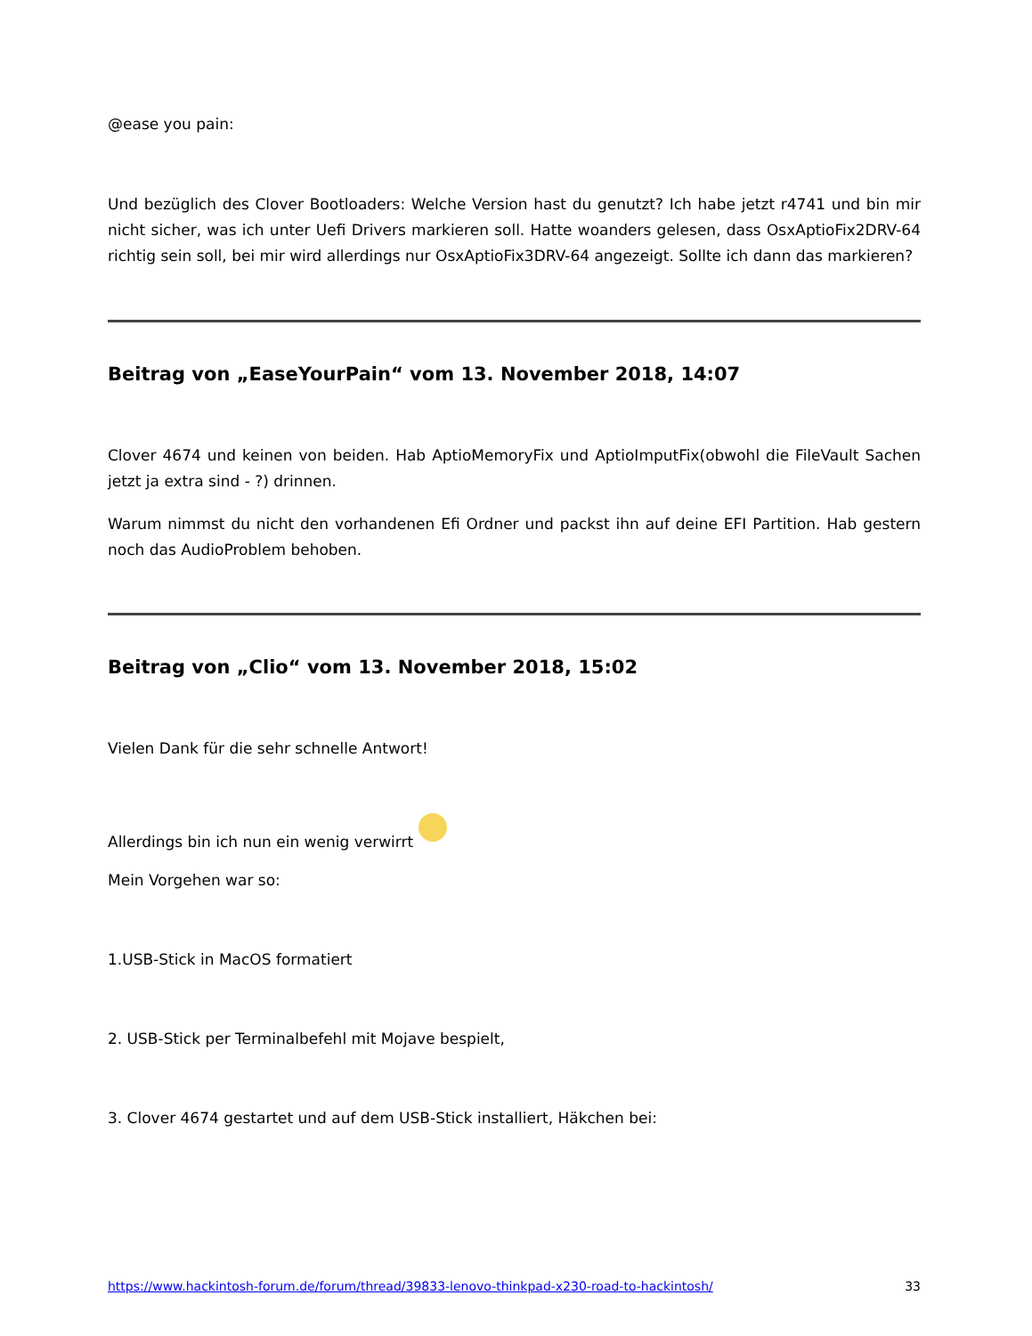@ease you pain:
Und bezüglich des Clover Bootloaders: Welche Version hast du genutzt? Ich habe jetzt r4741 und bin mir nicht sicher, was ich unter Uefi Drivers markieren soll. Hatte woanders gelesen, dass OsxAptioFix2DRV-64 richtig sein soll, bei mir wird allerdings nur OsxAptioFix3DRV-64 angezeigt. Sollte ich dann das markieren?
Beitrag von „EaseYourPain“ vom 13. November 2018, 14:07
Clover 4674 und keinen von beiden. Hab AptioMemoryFix und AptioImputFix(obwohl die FileVault Sachen jetzt ja extra sind - ?) drinnen.
Warum nimmst du nicht den vorhandenen Efi Ordner und packst ihn auf deine EFI Partition. Hab gestern noch das AudioProblem behoben.
Beitrag von „Clio“ vom 13. November 2018, 15:02
Vielen Dank für die sehr schnelle Antwort!
Allerdings bin ich nun ein wenig verwirrt
Mein Vorgehen war so:
1.USB-Stick in MacOS formatiert
2. USB-Stick per Terminalbefehl mit Mojave bespielt,
3. Clover 4674 gestartet und auf dem USB-Stick installiert, Häkchen bei:
https://www.hackintosh-forum.de/forum/thread/39833-lenovo-thinkpad-x230-road-to-hackintosh/ 33